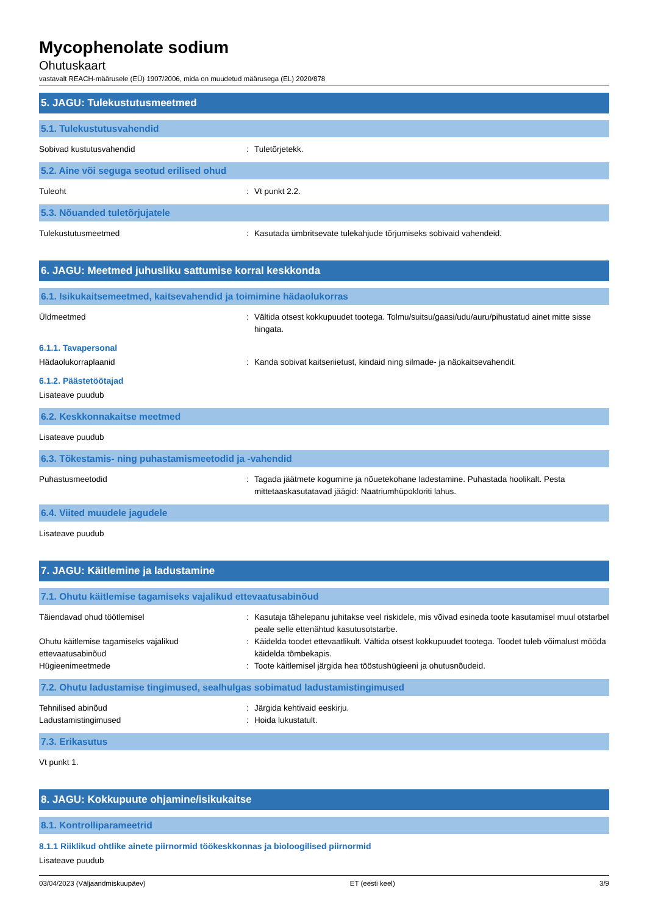Mycophenolate sodium
Ohutuskaart
vastavalt REACH-määrusele (EÜ) 1907/2006, mida on muudetud määrusega (EL) 2020/878
5. JAGU: Tulekustutusmeetmed
5.1. Tulekustutusvahendid
Sobivad kustutusvahendid : Tuletõrjetekk.
5.2. Aine või seguga seotud erilised ohud
Tuleoht : Vt punkt 2.2.
5.3. Nõuanded tuletõrjujatele
Tulekustutusmeetmed : Kasutada ümbritsevate tulekahjude tõrjumiseks sobivaid vahendeid.
6. JAGU: Meetmed juhusliku sattumise korral keskkonda
6.1. Isikukaitsemeetmed, kaitsevahendid ja toimimine hädaolukorras
Üldmeetmed : Vältida otsest kokkupuudet tootega. Tolmu/suitsu/gaasi/udu/auru/pihustatud ainet mitte sisse hingata.
6.1.1. Tavapersonal
Hädaolukorraplaanid : Kanda sobivat kaitseriietust, kindaid ning silmade- ja näokaitsevahendit.
6.1.2. Päästetöötajad
Lisateave puudub
6.2. Keskkonnakaitse meetmed
Lisateave puudub
6.3. Tõkestamis- ning puhastamismeetodid ja -vahendid
Puhastusmeetodid : Tagada jäätmete kogumine ja nõuetekohane ladestamine. Puhastada hoolikalt. Pesta mittetaaskasutatavad jäägid: Naatriumhüpokloriti lahus.
6.4. Viited muudele jagudele
Lisateave puudub
7. JAGU: Käitlemine ja ladustamine
7.1. Ohutu käitlemise tagamiseks vajalikud ettevaatusabinõud
Täiendavad ohud töötlemisel : Kasutaja tähelepanu juhitakse veel riskidele, mis võivad esineda toote kasutamisel muul otstarbel peale selle ettenähtud kasutusotstarbe.
Ohutu käitlemise tagamiseks vajalikud ettevaatusabinõud
: Käidelda toodet ettevaatlikult. Vältida otsest kokkupuudet tootega. Toodet tuleb võimalust mööda käidelda tõmbekapis.
Hügieenimeetmede : Toote käitlemisel järgida hea tööstushügieeni ja ohutusnõudeid.
7.2. Ohutu ladustamise tingimused, sealhulgas sobimatud ladustamistingimused
Tehnilised abinõud : Järgida kehtivaid eeskirju.
Ladustamistingimused : Hoida lukustatult.
7.3. Erikasutus
Vt punkt 1.
8. JAGU: Kokkupuute ohjamine/isikukaitse
8.1. Kontrolliparameetrid
8.1.1 Riiklikud ohtlike ainete piirnormid töökeskkonnas ja bioloogilised piirnormid
Lisateave puudub
03/04/2023 (Väljaandmiskuupäev) ET (eesti keel) 3/9